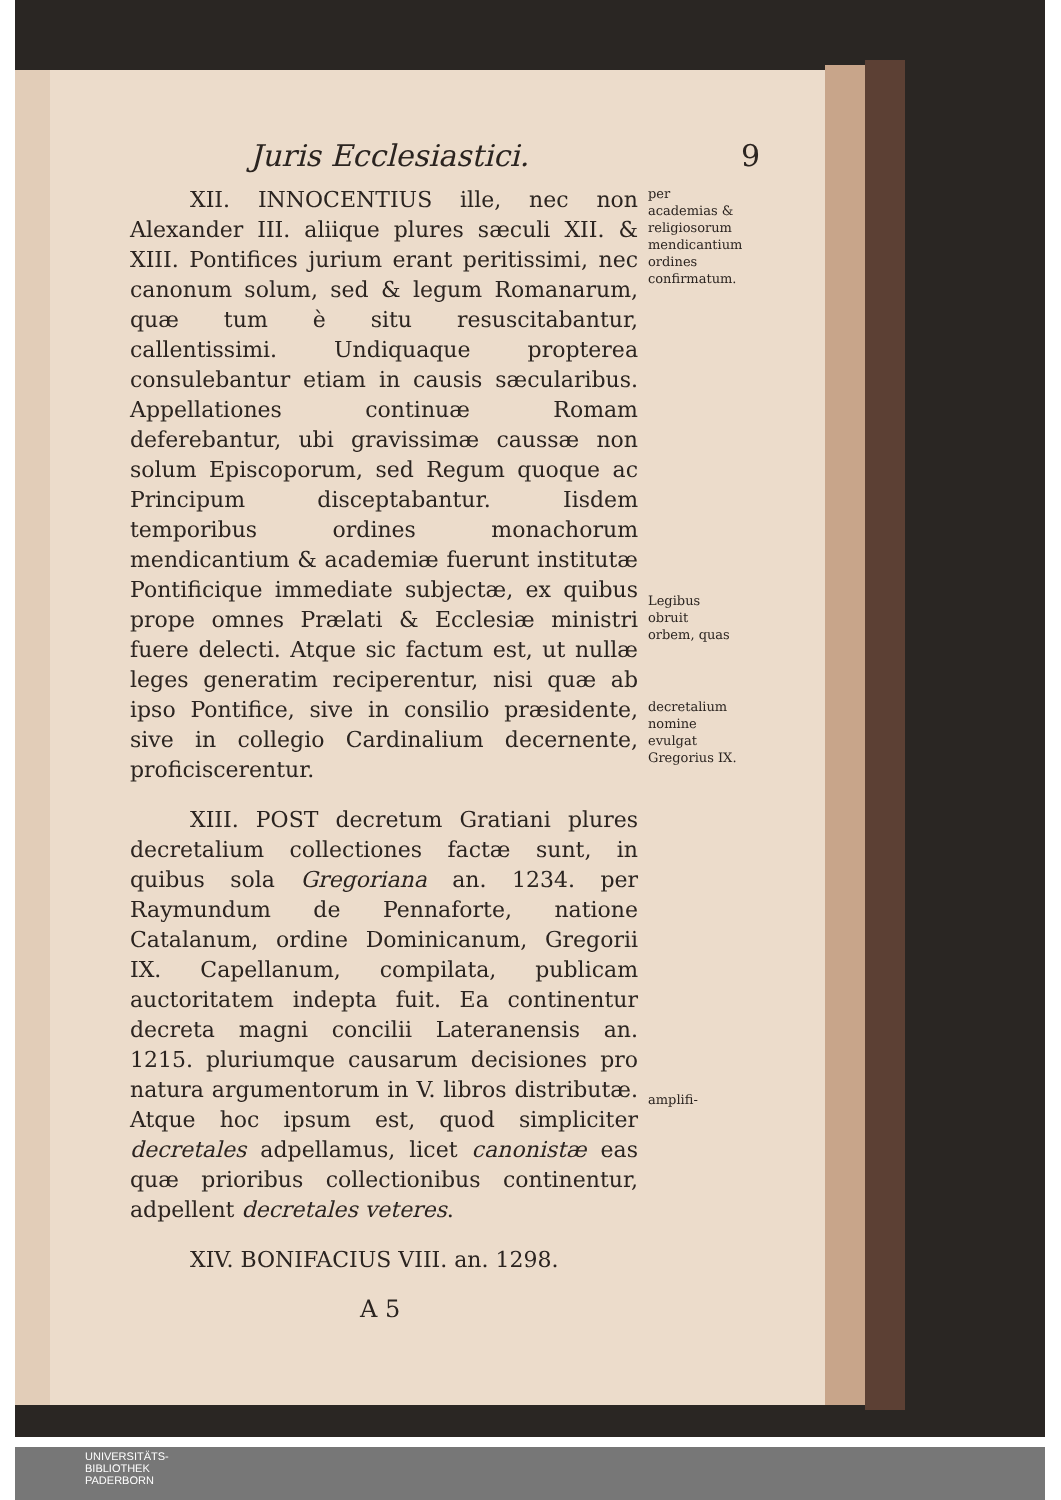Juris Ecclesiastici. 9
XII. INNOCENTIUS ille, nec non Alexander III. aliique plures sæculi XII. & XIII. Pontifices jurium erant peritissimi, nec canonum solum, sed & legum Romanarum, quæ tum è situ resuscitabantur, callentissimi. Undiquaque propterea consulebantur etiam in causis sæcularibus. Appellationes continuæ Romam deferebantur, ubi gravissimæ caussæ non solum Episcoporum, sed Regum quoque ac Principum disceptabantur. Iisdem temporibus ordines monachorum mendicantium & academiæ fuerunt institutæ Pontificique immediate subjectæ, ex quibus prope omnes Prælati & Ecclesiæ ministri fuere delecti. Atque sic factum est, ut nullæ leges generatim reciperentur, nisi quæ ab ipso Pontifice, sive in consilio præsidente, sive in collegio Cardinalium decernente, proficiscerentur.
XIII. POST decretum Gratiani plures decretalium collectiones factæ sunt, in quibus sola Gregoriana an. 1234. per Raymundum de Pennaforte, natione Catalanum, ordine Dominicanum, Gregorii IX. Capellanum, compilata, publicam auctoritatem indepta fuit. Ea continentur decreta magni concilii Lateranensis an. 1215. pluriumque causarum decisiones pro natura argumentorum in V. libros distributæ. Atque hoc ipsum est, quod simpliciter decretales adpellamus, licet canonistæ eas quæ prioribus collectionibus continentur, adpellent decretales veteres.
XIV. BONIFACIUS VIII. an. 1298.
per academias & religiosorum mendicantium ordines confirmatum.
Legibus obruit orbem, quas
decretalium nomine evulgat Gregorius IX.
amplifi-
A 5
UNIVERSITÄTS-
BIBLIOTHEK
PADERBORN